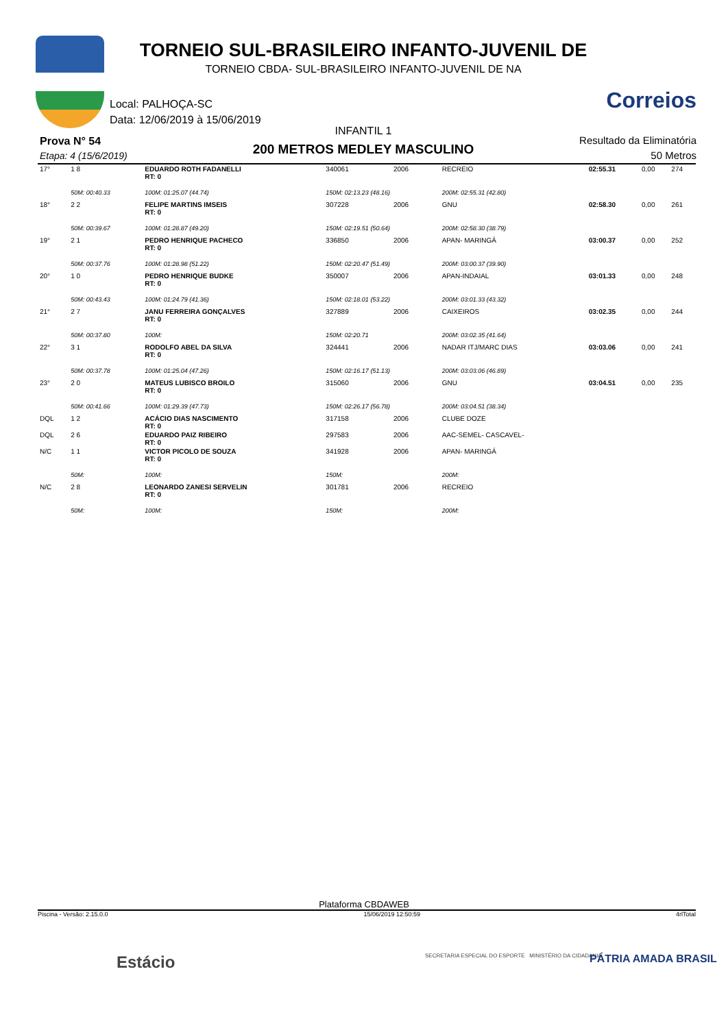TORNEIO SUL-BRASILEIRO INFANTO-JUVENIL DE
TORNEIO CBDA- SUL-BRASILEIRO INFANTO-JUVENIL DE NA
Local: PALHOÇA-SC
Data: 12/06/2019 à 15/06/2019
Correios
INFANTIL 1
Prova N° 54
Etapa: 4 (15/6/2019) 200 METROS MEDLEY MASCULINO
Resultado da Eliminatória
50 Metros
| 17° | 1 8 | EDUARDO ROTH FADANELLI RT: 0 | | 340061 | 2006 | RECREIO | 02:55.31 | 0,00 | 274 |
| | 50M: 00:40.33 | | 100M: 01:25.07 (44.74) | 150M: 02:13.23 (48.16) | | 200M: 02:55.31 (42.80) | | | |
| 18° | 2 2 | FELIPE MARTINS IMSEIS RT: 0 | | 307228 | 2006 | GNU | 02:58.30 | 0,00 | 261 |
| | 50M: 00:39.67 | | 100M: 01:28.87 (49.20) | 150M: 02:19.51 (50.64) | | 200M: 02:58.30 (38.79) | | | |
| 19° | 2 1 | PEDRO HENRIQUE PACHECO RT: 0 | | 336850 | 2006 | APAN- MARINGÁ | 03:00.37 | 0,00 | 252 |
| | 50M: 00:37.76 | | 100M: 01:28.98 (51.22) | 150M: 02:20.47 (51.49) | | 200M: 03:00.37 (39.90) | | | |
| 20° | 1 0 | PEDRO HENRIQUE BUDKE RT: 0 | | 350007 | 2006 | APAN-INDAIAL | 03:01.33 | 0,00 | 248 |
| | 50M: 00:43.43 | | 100M: 01:24.79 (41.36) | 150M: 02:18.01 (53.22) | | 200M: 03:01.33 (43.32) | | | |
| 21° | 2 7 | JANU FERREIRA GONÇALVES RT: 0 | | 327889 | 2006 | CAIXEIROS | 03:02.35 | 0,00 | 244 |
| | 50M: 00:37.80 | | 100M: | 150M: 02:20.71 | | 200M: 03:02.35 (41.64) | | | |
| 22° | 3 1 | RODOLFO ABEL DA SILVA RT: 0 | | 324441 | 2006 | NADAR ITJ/MARC DIAS | 03:03.06 | 0,00 | 241 |
| | 50M: 00:37.78 | | 100M: 01:25.04 (47.26) | 150M: 02:16.17 (51.13) | | 200M: 03:03.06 (46.89) | | | |
| 23° | 2 0 | MATEUS LUBISCO BROILO RT: 0 | | 315060 | 2006 | GNU | 03:04.51 | 0,00 | 235 |
| | 50M: 00:41.66 | | 100M: 01:29.39 (47.73) | 150M: 02:26.17 (56.78) | | 200M: 03:04.51 (38.34) | | | |
| DQL | 1 2 | ACÁCIO DIAS NASCIMENTO RT: 0 | | 317158 | 2006 | CLUBE DOZE | | | |
| DQL | 2 6 | EDUARDO PAIZ RIBEIRO RT: 0 | | 297583 | 2006 | AAC-SEMEL- CASCAVEL- | | | |
| N/C | 1 1 | VICTOR PICOLO DE SOUZA RT: 0 | | 341928 | 2006 | APAN- MARINGÁ | | | |
| | 50M: | | 100M: | 150M: | | 200M: | | | |
| N/C | 2 8 | LEONARDO ZANESI SERVELIN RT: 0 | | 301781 | 2006 | RECREIO | | | |
| | 50M: | | 100M: | 150M: | | 200M: | | | |
Plataforma CBDAWEB
Piscina - Versão: 2.15.0.0 15/06/2019 12:50:59 4rlTotal
Estácio
SECRETARIA ESPECIAL DO ESPORTE MINISTÉRIO DA CIDADANIA
PÁTRIA AMADA BRASIL